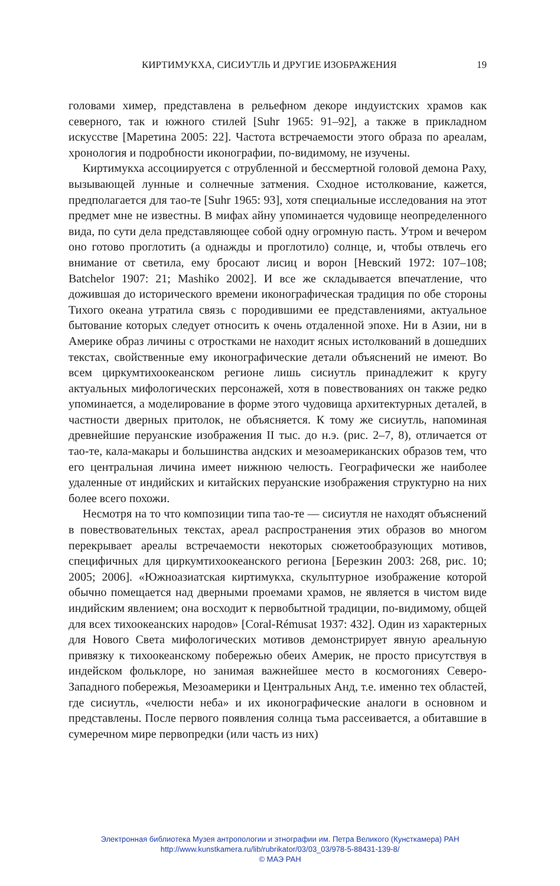КИРТИМУКХА, СИСИУТЛЬ И ДРУГИЕ ИЗОБРАЖЕНИЯ 19
головами химер, представлена в рельефном декоре индуистских храмов как северного, так и южного стилей [Suhr 1965: 91–92], а также в прикладном искусстве [Маретина 2005: 22]. Частота встречаемости этого образа по ареалам, хронология и подробности иконографии, по-видимому, не изучены.
Киртимукха ассоциируется с отрубленной и бессмертной головой демона Раху, вызывающей лунные и солнечные затмения. Сходное истолкование, кажется, предполагается для тао-те [Suhr 1965: 93], хотя специальные исследования на этот предмет мне не известны. В мифах айну упоминается чудовище неопределенного вида, по сути дела представляющее собой одну огромную пасть. Утром и вечером оно готово проглотить (а однажды и проглотило) солнце, и, чтобы отвлечь его внимание от светила, ему бросают лисиц и ворон [Невский 1972: 107–108; Batchelor 1907: 21; Mashiko 2002]. И все же складывается впечатление, что дожившая до исторического времени иконографическая традиция по обе стороны Тихого океана утратила связь с породившими ее представлениями, актуальное бытование которых следует относить к очень отдаленной эпохе. Ни в Азии, ни в Америке образ личины с отростками не находит ясных истолкований в дошедших текстах, свойственные ему иконографические детали объяснений не имеют. Во всем циркумтихоокеанском регионе лишь сисиутль принадлежит к кругу актуальных мифологических персонажей, хотя в повествованиях он также редко упоминается, а моделирование в форме этого чудовища архитектурных деталей, в частности дверных притолок, не объясняется. К тому же сисиутль, напоминая древнейшие перуанские изображения II тыс. до н.э. (рис. 2–7, 8), отличается от тао-те, кала-макары и большинства андских и мезоамериканских образов тем, что его центральная личина имеет нижнюю челюсть. Географически же наиболее удаленные от индийских и китайских перуанские изображения структурно на них более всего похожи.
Несмотря на то что композиции типа тао-те — сисиутля не находят объяснений в повествовательных текстах, ареал распространения этих образов во многом перекрывает ареалы встречаемости некоторых сюжетообразующих мотивов, специфичных для циркумтихоокеанского региона [Березкин 2003: 268, рис. 10; 2005; 2006]. «Южноазиатская киртимукха, скульптурное изображение которой обычно помещается над дверными проемами храмов, не является в чистом виде индийским явлением; она восходит к первобытной традиции, по-видимому, общей для всех тихоокеанских народов» [Coral-Rémusat 1937: 432]. Один из характерных для Нового Света мифологических мотивов демонстрирует явную ареальную привязку к тихоокеанскому побережью обеих Америк, не просто присутствуя в индейском фольклоре, но занимая важнейшее место в космогониях Северо-Западного побережья, Мезоамерики и Центральных Анд, т.е. именно тех областей, где сисиутль, «челюсти неба» и их иконографические аналоги в основном и представлены. После первого появления солнца тьма рассеивается, а обитавшие в сумеречном мире первопредки (или часть из них)
Электронная библиотека Музея антропологии и этнографии им. Петра Великого (Кунсткамера) РАН
http://www.kunstkamera.ru/lib/rubrikator/03/03_03/978-5-88431-139-8/
© МАЭ РАН